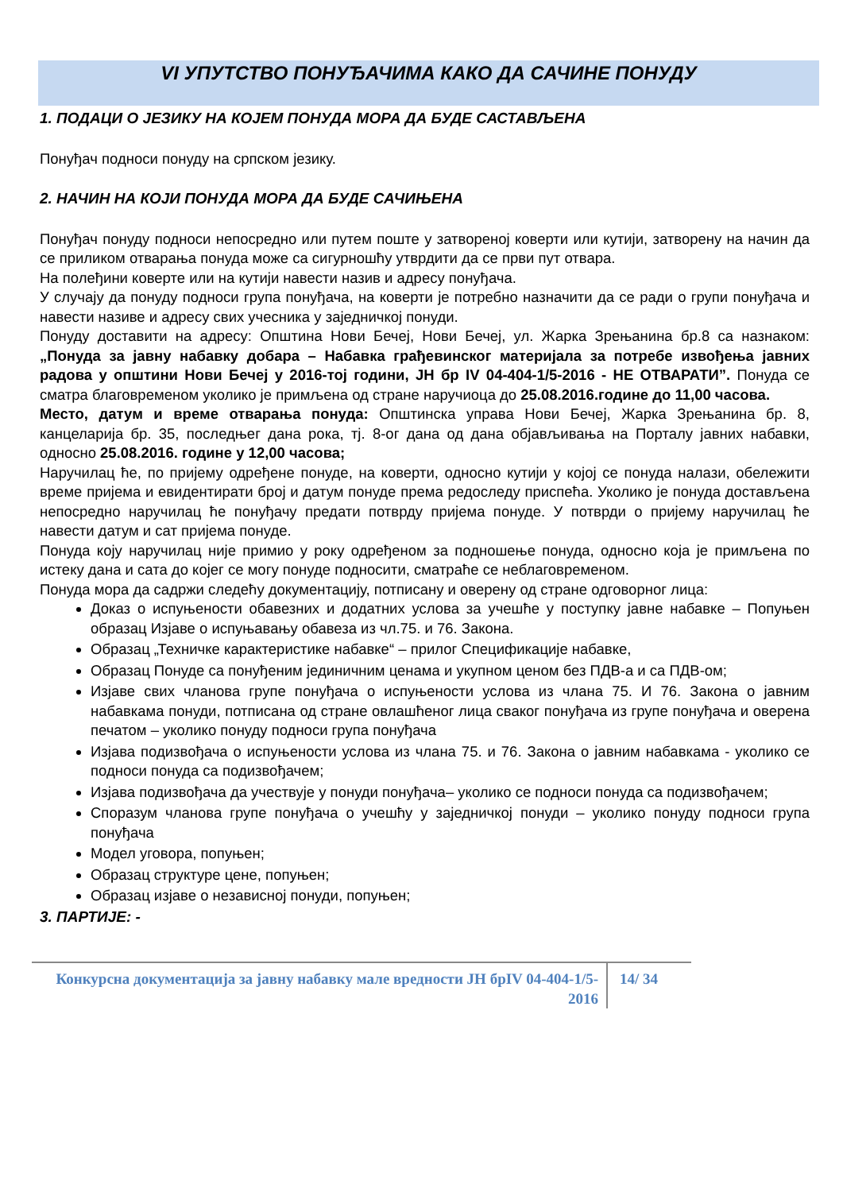VI УПУТСТВО ПОНУЂАЧИМА КАКО ДА САЧИНЕ ПОНУДУ
1. ПОДАЦИ О ЈЕЗИКУ НА КОЈЕМ ПОНУДА МОРА ДА БУДЕ САСТАВЉЕНА
Понуђач подноси понуду на српском језику.
2. НАЧИН НА КОЈИ ПОНУДА МОРА ДА БУДЕ САЧИЊЕНА
Понуђач понуду подноси непосредно или путем поште у затвореној коверти или кутији, затворену на начин да се приликом отварања понуда може са сигурношћу утврдити да се први пут отвара.
На полеђини коверте или на кутији навести назив и адресу понуђача.
У случају да понуду подноси група понуђача, на коверти је потребно назначити да се ради о групи понуђача и навести називе и адресу свих учесника у заједничкој понуди.
Понуду доставити на адресу: Општина Нови Бечеј, Нови Бечеј, ул. Жарка Зрењанина бр.8 са назнаком: „Понуда за јавну набавку добара – Набавка грађевинског материјала за потребе извођења јавних радова у општини Нови Бечеј у 2016-тој години, ЈН бр IV 04-404-1/5-2016 - НЕ ОТВАРАТИ”. Понуда се сматра благовременом уколико је примљена од стране наручиоца до 25.08.2016.године до 11,00 часова.
Место, датум и време отварања понуда: Општинска управа Нови Бечеј, Жарка Зрењанина бр. 8, канцеларија бр. 35, последњег дана рока, тј. 8-ог дана од дана објављивања на Порталу јавних набавки, односно 25.08.2016. године у 12,00 часова;
Наручилац ће, по пријему одређене понуде, на коверти, односно кутији у којој се понуда налази, обележити време пријема и евидентирати број и датум понуде према редоследу приспећа. Уколико је понуда достављена непосредно наручилац ће понуђачу предати потврду пријема понуде. У потврди о пријему наручилац ће навести датум и сат пријема понуде.
Понуда коју наручилац није примио у року одређеном за подношење понуда, односно која је примљена по истеку дана и сата до којег се могу понуде подносити, сматраће се неблаговременом.
Понуда мора да садржи следећу документацију, потписану и оверену од стране одговорног лица:
Доказ о испуњености обавезних и додатних услова за учешће у поступку јавне набавке – Попуњен образац Изјаве о испуњавању обавеза из чл.75. и 76. Закона.
Образац „Техничке карактеристике набавке“ – прилог Спецификације набавке,
Образац Понуде са понуђеним јединичним ценама и укупном ценом без ПДВ-а и са ПДВ-ом;
Изјаве свих чланова групе понуђача о испуњености услова из члана 75. И 76. Закона о јавним набавкама понуди, потписана од стране овлашћеног лица сваког понуђача из групе понуђача и оверена печатом – уколико понуду подноси група понуђача
Изјава подизвођача о испуњености услова из члана 75. и 76. Закона о јавним набавкама - уколико се подноси понуда са подизвођачем;
Изјава подизвођача да учествује у понуди понуђача– уколико се подноси понуда са подизвођачем;
Споразум чланова групе понуђача о учешћу у заједничкој понуди – уколико понуду подноси група понуђача
Модел уговора, попуњен;
Образац структуре цене, попуњен;
Образац изјаве о независној понуди, попуњен;
3. ПАРТИЈЕ: -
Конкурсна документација за јавну набавку мале вредности ЈН брIV 04-404-1/5-2016
14/ 34